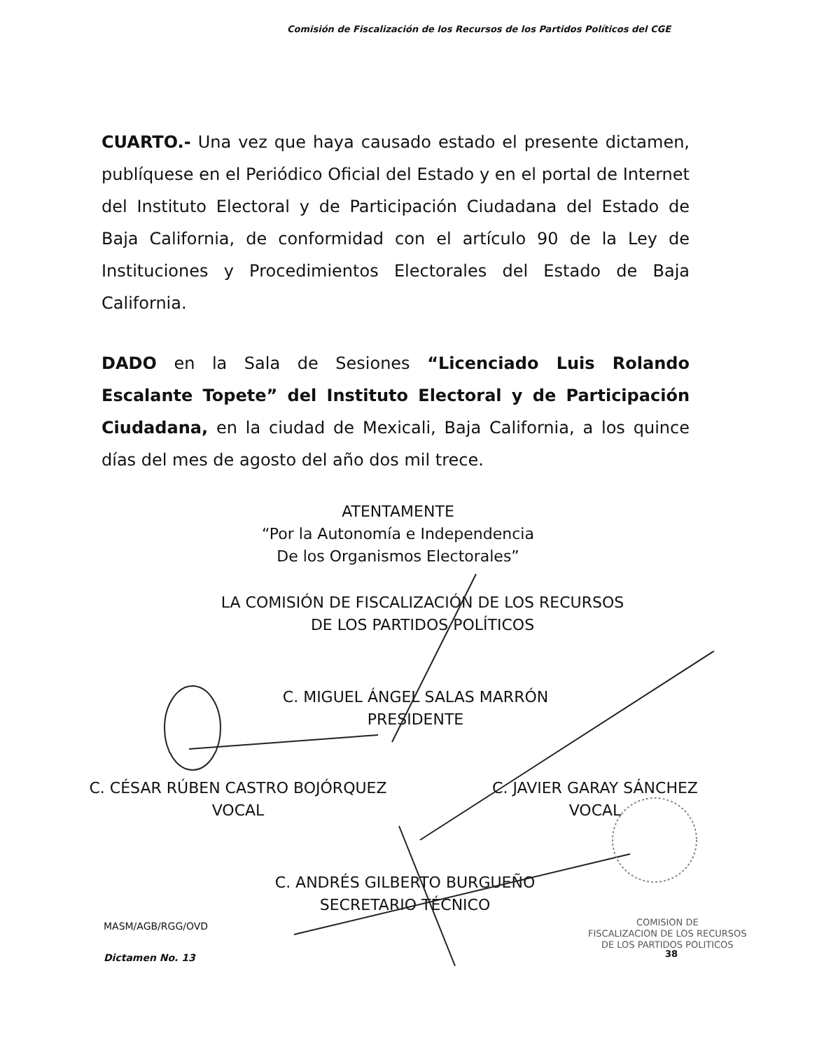Comisión de Fiscalización de los Recursos de los Partidos Políticos del CGE
CUARTO.- Una vez que haya causado estado el presente dictamen, publíquese en el Periódico Oficial del Estado y en el portal de Internet del Instituto Electoral y de Participación Ciudadana del Estado de Baja California, de conformidad con el artículo 90 de la Ley de Instituciones y Procedimientos Electorales del Estado de Baja California.
DADO en la Sala de Sesiones “Licenciado Luis Rolando Escalante Topete” del Instituto Electoral y de Participación Ciudadana, en la ciudad de Mexicali, Baja California, a los quince días del mes de agosto del año dos mil trece.
ATENTAMENTE
“Por la Autonomía e Independencia
De los Organismos Electorales”
LA COMISIÓN DE FISCALIZACIÓN DE LOS RECURSOS
DE LOS PARTIDOS POLÍTICOS
C. MIGUEL ÁNGEL SALAS MARRÓN
PRESIDENTE
C. CÉSAR RÚBEN CASTRO BOJÓRQUEZ
VOCAL
C. JAVIER GARAY SÁNCHEZ
VOCAL
C. ANDRÉS GILBERTO BURGUEÑO
SECRETARIO TÉCNICO
MASM/AGB/RGG/OVD
Dictamen No. 13
COMISION DE
FISCALIZACION DE LOS RECURSOS
DE LOS PARTIDOS POLITICOS
38